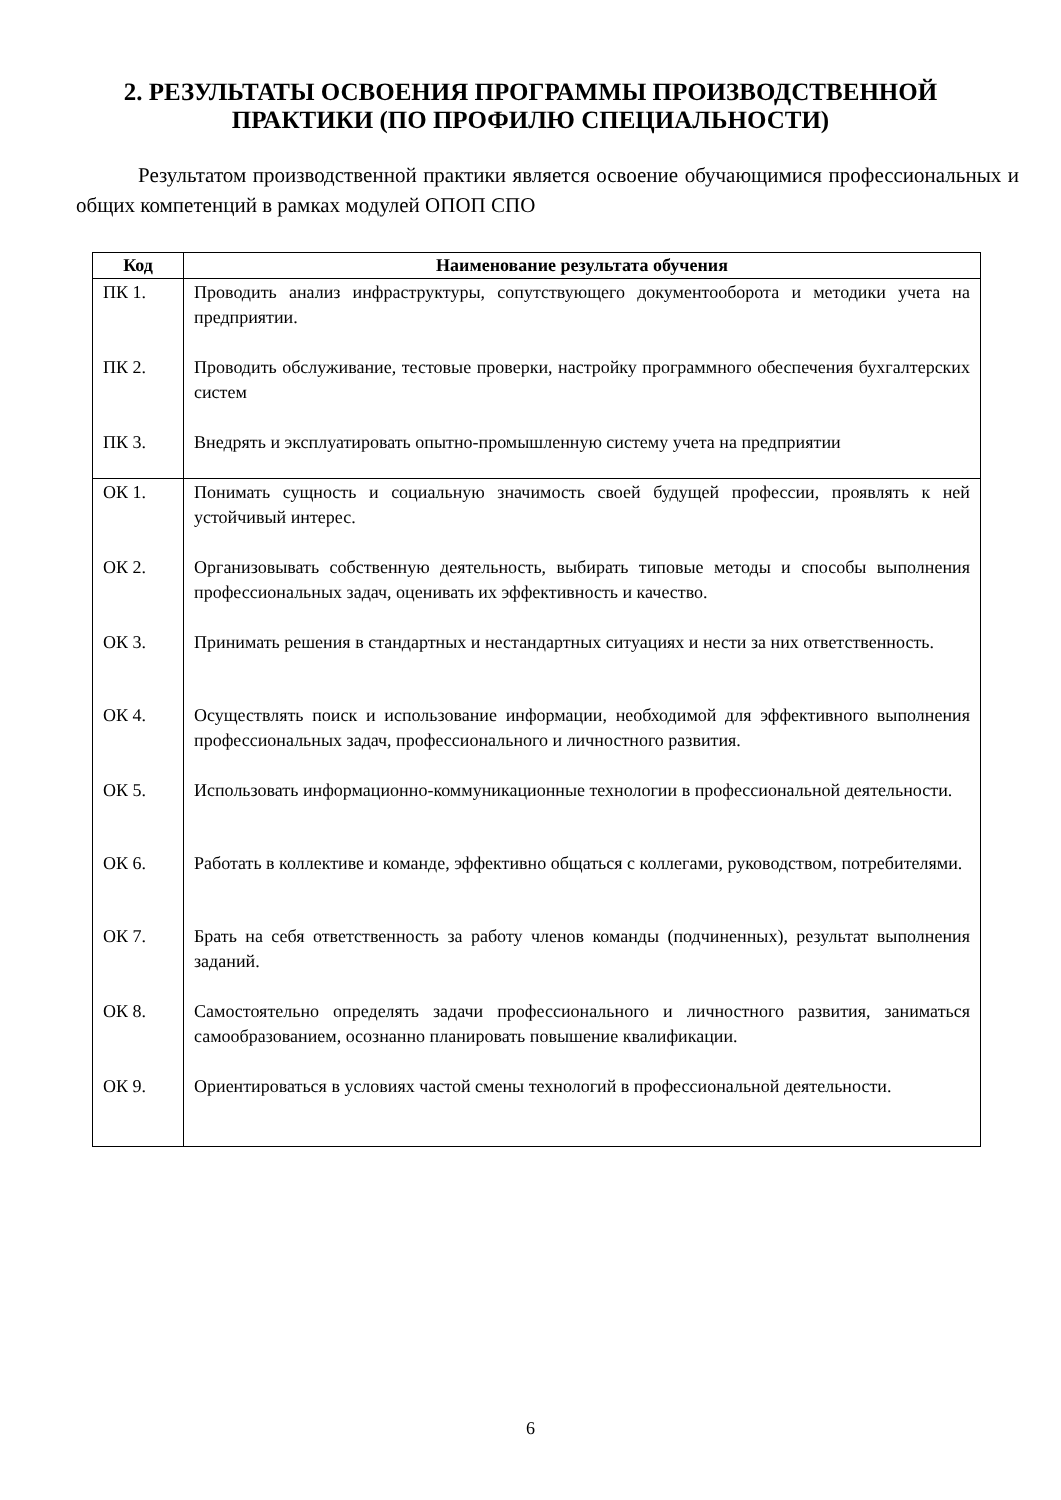2. РЕЗУЛЬТАТЫ ОСВОЕНИЯ ПРОГРАММЫ ПРОИЗВОДСТВЕННОЙ
ПРАКТИКИ (ПО ПРОФИЛЮ СПЕЦИАЛЬНОСТИ)
Результатом производственной практики является освоение обучающимися профессиональных и общих компетенций в рамках модулей ОПОП СПО
| Код | Наименование результата обучения |
| --- | --- |
| ПК 1. | Проводить анализ инфраструктуры, сопутствующего документооборота и методики учета на предприятии. |
| ПК 2. | Проводить обслуживание, тестовые проверки, настройку программного обеспечения бухгалтерских систем |
| ПК 3. | Внедрять и эксплуатировать опытно-промышленную систему учета на предприятии |
| ОК 1. | Понимать сущность и социальную значимость своей будущей профессии, проявлять к ней устойчивый интерес. |
| ОК 2. | Организовывать собственную деятельность, выбирать типовые методы и способы выполнения профессиональных задач, оценивать их эффективность и качество. |
| ОК 3. | Принимать решения в стандартных и нестандартных ситуациях и нести за них ответственность. |
| ОК 4. | Осуществлять поиск и использование информации, необходимой для эффективного выполнения профессиональных задач, профессионального и личностного развития. |
| ОК 5. | Использовать информационно-коммуникационные технологии в профессиональной деятельности. |
| ОК 6. | Работать в коллективе и команде, эффективно общаться с коллегами, руководством, потребителями. |
| ОК 7. | Брать на себя ответственность за работу членов команды (подчиненных), результат выполнения заданий. |
| ОК 8. | Самостоятельно определять задачи профессионального и личностного развития, заниматься самообразованием, осознанно планировать повышение квалификации. |
| ОК 9. | Ориентироваться в условиях частой смены технологий в профессиональной деятельности. |
6